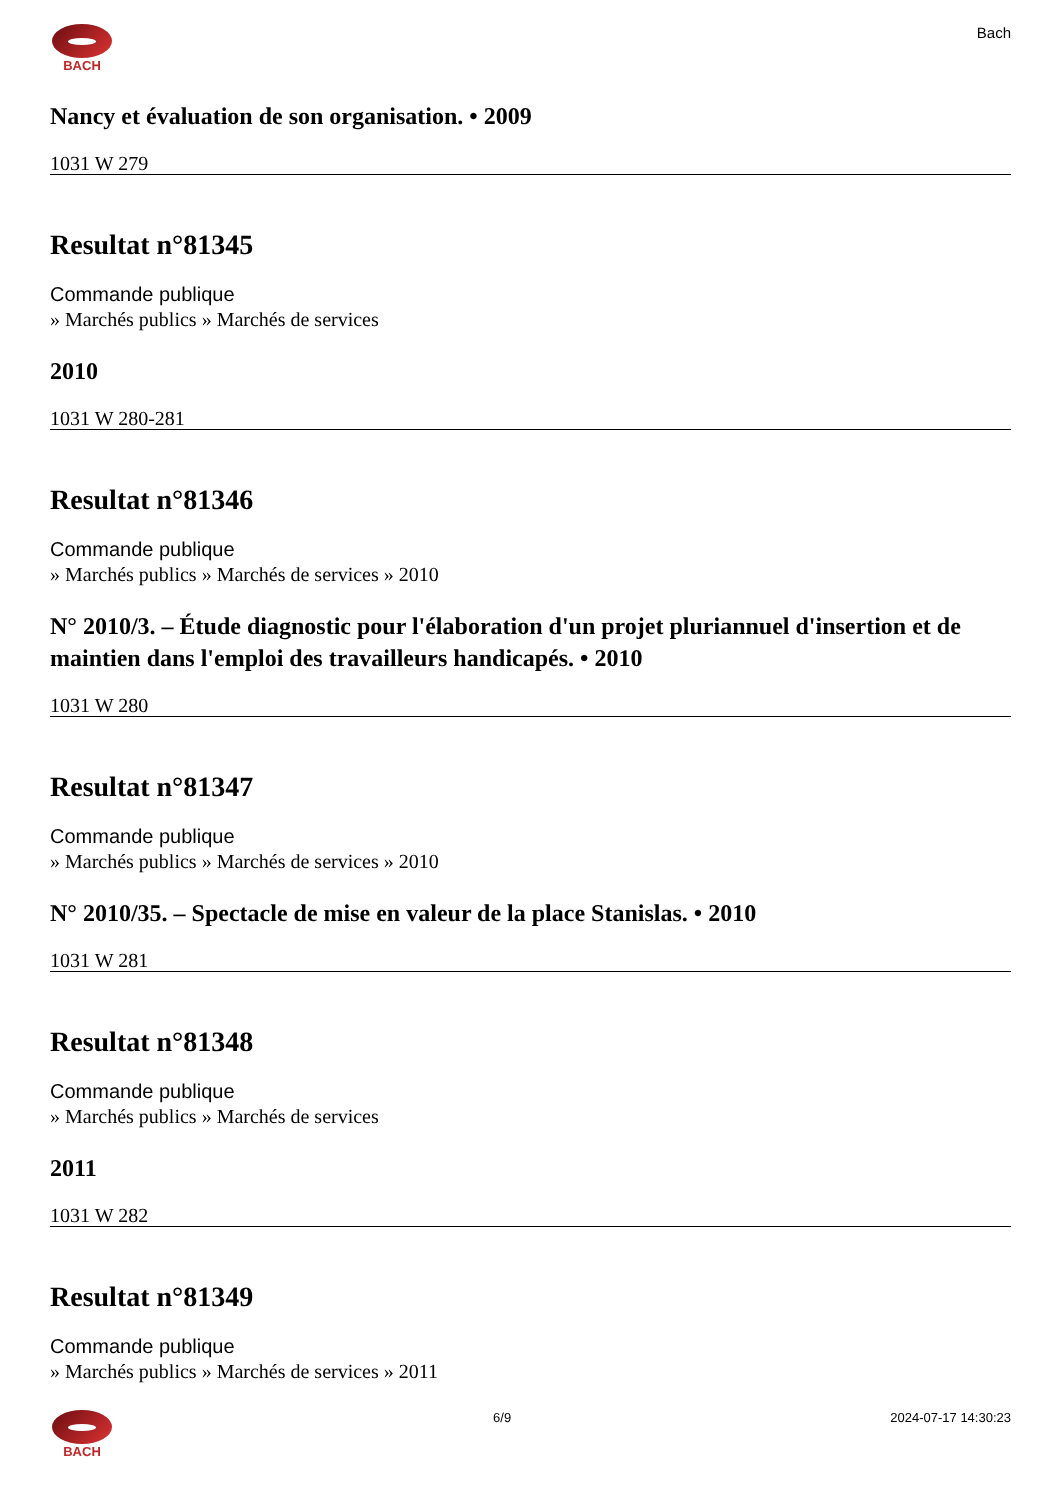BACH
Bach
Nancy et évaluation de son organisation. • 2009
1031 W 279
Resultat n°81345
Commande publique
» Marchés publics » Marchés de services
2010
1031 W 280-281
Resultat n°81346
Commande publique
» Marchés publics » Marchés de services » 2010
N° 2010/3. – Étude diagnostic pour l'élaboration d'un projet pluriannuel d'insertion et de maintien dans l'emploi des travailleurs handicapés. • 2010
1031 W 280
Resultat n°81347
Commande publique
» Marchés publics » Marchés de services » 2010
N° 2010/35. – Spectacle de mise en valeur de la place Stanislas. • 2010
1031 W 281
Resultat n°81348
Commande publique
» Marchés publics » Marchés de services
2011
1031 W 282
Resultat n°81349
Commande publique
» Marchés publics » Marchés de services » 2011
BACH 6/9 2024-07-17 14:30:23